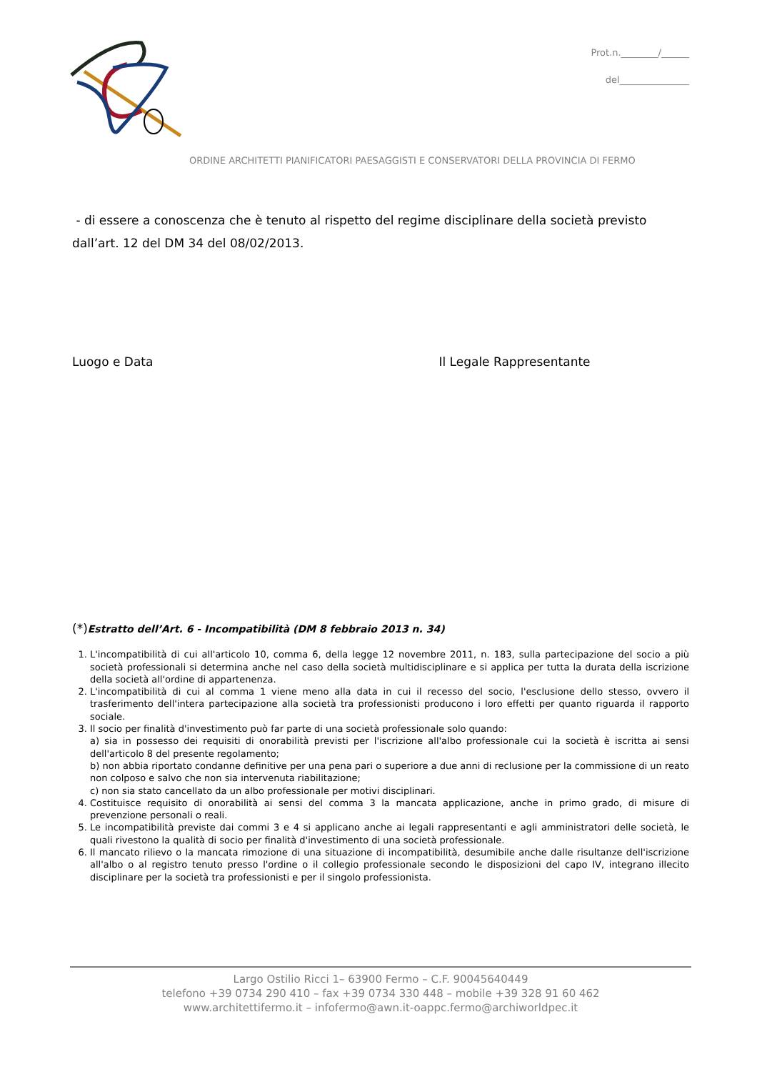Prot.n.________/______
del_______________
ORDINE ARCHITETTI PIANIFICATORI PAESAGGISTI E CONSERVATORI DELLA PROVINCIA DI FERMO
- di essere a conoscenza che è tenuto al rispetto del regime disciplinare della società previsto dall’art. 12 del DM 34 del 08/02/2013.
Luogo e Data Il Legale Rappresentante
(*) Estratto dell’Art. 6 - Incompatibilità (DM 8 febbraio 2013 n. 34)
1. L'incompatibilità di cui all'articolo 10, comma 6, della legge 12 novembre 2011, n. 183, sulla partecipazione del socio a più società professionali si determina anche nel caso della società multidisciplinare e si applica per tutta la durata della iscrizione della società all'ordine di appartenenza.
2. L'incompatibilità di cui al comma 1 viene meno alla data in cui il recesso del socio, l'esclusione dello stesso, ovvero il trasferimento dell'intera partecipazione alla società tra professionisti producono i loro effetti per quanto riguarda il rapporto sociale.
3. Il socio per finalità d'investimento può far parte di una società professionale solo quando:
a) sia in possesso dei requisiti di onorabilità previsti per l'iscrizione all'albo professionale cui la società è iscritta ai sensi dell'articolo 8 del presente regolamento;
b) non abbia riportato condanne definitive per una pena pari o superiore a due anni di reclusione per la commissione di un reato non colposo e salvo che non sia intervenuta riabilitazione;
c) non sia stato cancellato da un albo professionale per motivi disciplinari.
4. Costituisce requisito di onorabilità ai sensi del comma 3 la mancata applicazione, anche in primo grado, di misure di prevenzione personali o reali.
5. Le incompatibilità previste dai commi 3 e 4 si applicano anche ai legali rappresentanti e agli amministratori delle società, le quali rivestono la qualità di socio per finalità d'investimento di una società professionale.
6. Il mancato rilievo o la mancata rimozione di una situazione di incompatibilità, desumibile anche dalle risultanze dell'iscrizione all'albo o al registro tenuto presso l'ordine o il collegio professionale secondo le disposizioni del capo IV, integrano illecito disciplinare per la società tra professionisti e per il singolo professionista.
Largo Ostilio Ricci 1– 63900 Fermo – C.F. 90045640449
telefono +39 0734 290 410 – fax +39 0734 330 448 – mobile +39 328 91 60 462
www.architettifermo.it – infofermo@awn.it-oappc.fermo@archiworldpec.it